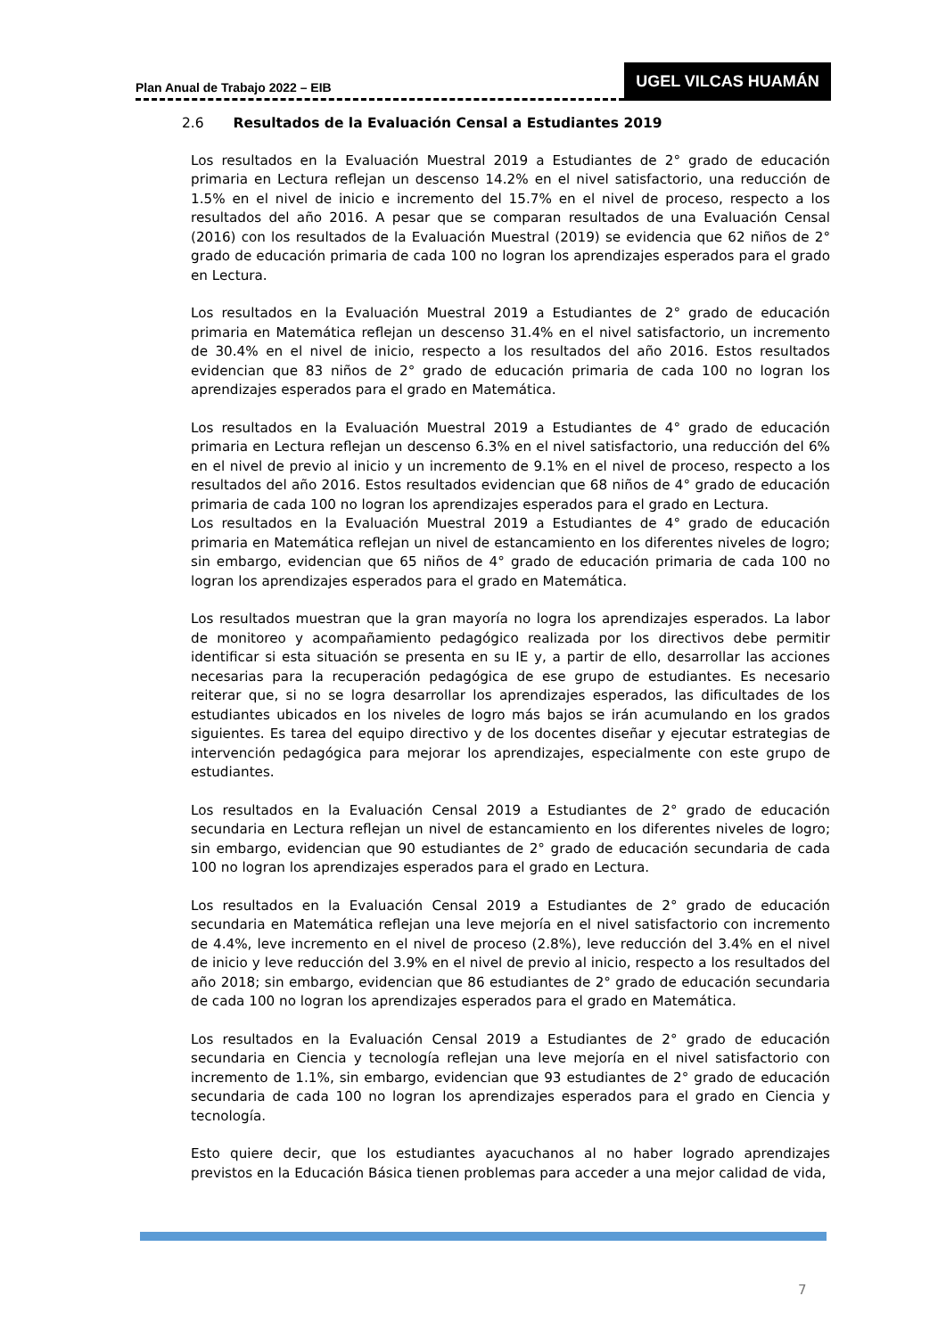Plan Anual de Trabajo 2022 – EIB
UGEL VILCAS HUAMÁN
2.6 Resultados de la Evaluación Censal a Estudiantes 2019
Los resultados en la Evaluación Muestral 2019 a Estudiantes de 2° grado de educación primaria en Lectura reflejan un descenso 14.2% en el nivel satisfactorio, una reducción de 1.5% en el nivel de inicio e incremento del 15.7% en el nivel de proceso, respecto a los resultados del año 2016. A pesar que se comparan resultados de una Evaluación Censal (2016) con los resultados de la Evaluación Muestral (2019) se evidencia que 62 niños de 2° grado de educación primaria de cada 100 no logran los aprendizajes esperados para el grado en Lectura.
Los resultados en la Evaluación Muestral 2019 a Estudiantes de 2° grado de educación primaria en Matemática reflejan un descenso 31.4% en el nivel satisfactorio, un incremento de 30.4% en el nivel de inicio, respecto a los resultados del año 2016. Estos resultados evidencian que 83 niños de 2° grado de educación primaria de cada 100 no logran los aprendizajes esperados para el grado en Matemática.
Los resultados en la Evaluación Muestral 2019 a Estudiantes de 4° grado de educación primaria en Lectura reflejan un descenso 6.3% en el nivel satisfactorio, una reducción del 6% en el nivel de previo al inicio y un incremento de 9.1% en el nivel de proceso, respecto a los resultados del año 2016. Estos resultados evidencian que 68 niños de 4° grado de educación primaria de cada 100 no logran los aprendizajes esperados para el grado en Lectura.
Los resultados en la Evaluación Muestral 2019 a Estudiantes de 4° grado de educación primaria en Matemática reflejan un nivel de estancamiento en los diferentes niveles de logro; sin embargo, evidencian que 65 niños de 4° grado de educación primaria de cada 100 no logran los aprendizajes esperados para el grado en Matemática.
Los resultados muestran que la gran mayoría no logra los aprendizajes esperados. La labor de monitoreo y acompañamiento pedagógico realizada por los directivos debe permitir identificar si esta situación se presenta en su IE y, a partir de ello, desarrollar las acciones necesarias para la recuperación pedagógica de ese grupo de estudiantes. Es necesario reiterar que, si no se logra desarrollar los aprendizajes esperados, las dificultades de los estudiantes ubicados en los niveles de logro más bajos se irán acumulando en los grados siguientes. Es tarea del equipo directivo y de los docentes diseñar y ejecutar estrategias de intervención pedagógica para mejorar los aprendizajes, especialmente con este grupo de estudiantes.
Los resultados en la Evaluación Censal 2019 a Estudiantes de 2° grado de educación secundaria en Lectura reflejan un nivel de estancamiento en los diferentes niveles de logro; sin embargo, evidencian que 90 estudiantes de 2° grado de educación secundaria de cada 100 no logran los aprendizajes esperados para el grado en Lectura.
Los resultados en la Evaluación Censal 2019 a Estudiantes de 2° grado de educación secundaria en Matemática reflejan una leve mejoría en el nivel satisfactorio con incremento de 4.4%, leve incremento en el nivel de proceso (2.8%), leve reducción del 3.4% en el nivel de inicio y leve reducción del 3.9% en el nivel de previo al inicio, respecto a los resultados del año 2018; sin embargo, evidencian que 86 estudiantes de 2° grado de educación secundaria de cada 100 no logran los aprendizajes esperados para el grado en Matemática.
Los resultados en la Evaluación Censal 2019 a Estudiantes de 2° grado de educación secundaria en Ciencia y tecnología reflejan una leve mejoría en el nivel satisfactorio con incremento de 1.1%, sin embargo, evidencian que 93 estudiantes de 2° grado de educación secundaria de cada 100 no logran los aprendizajes esperados para el grado en Ciencia y tecnología.
Esto quiere decir, que los estudiantes ayacuchanos al no haber logrado aprendizajes previstos en la Educación Básica tienen problemas para acceder a una mejor calidad de vida,
7